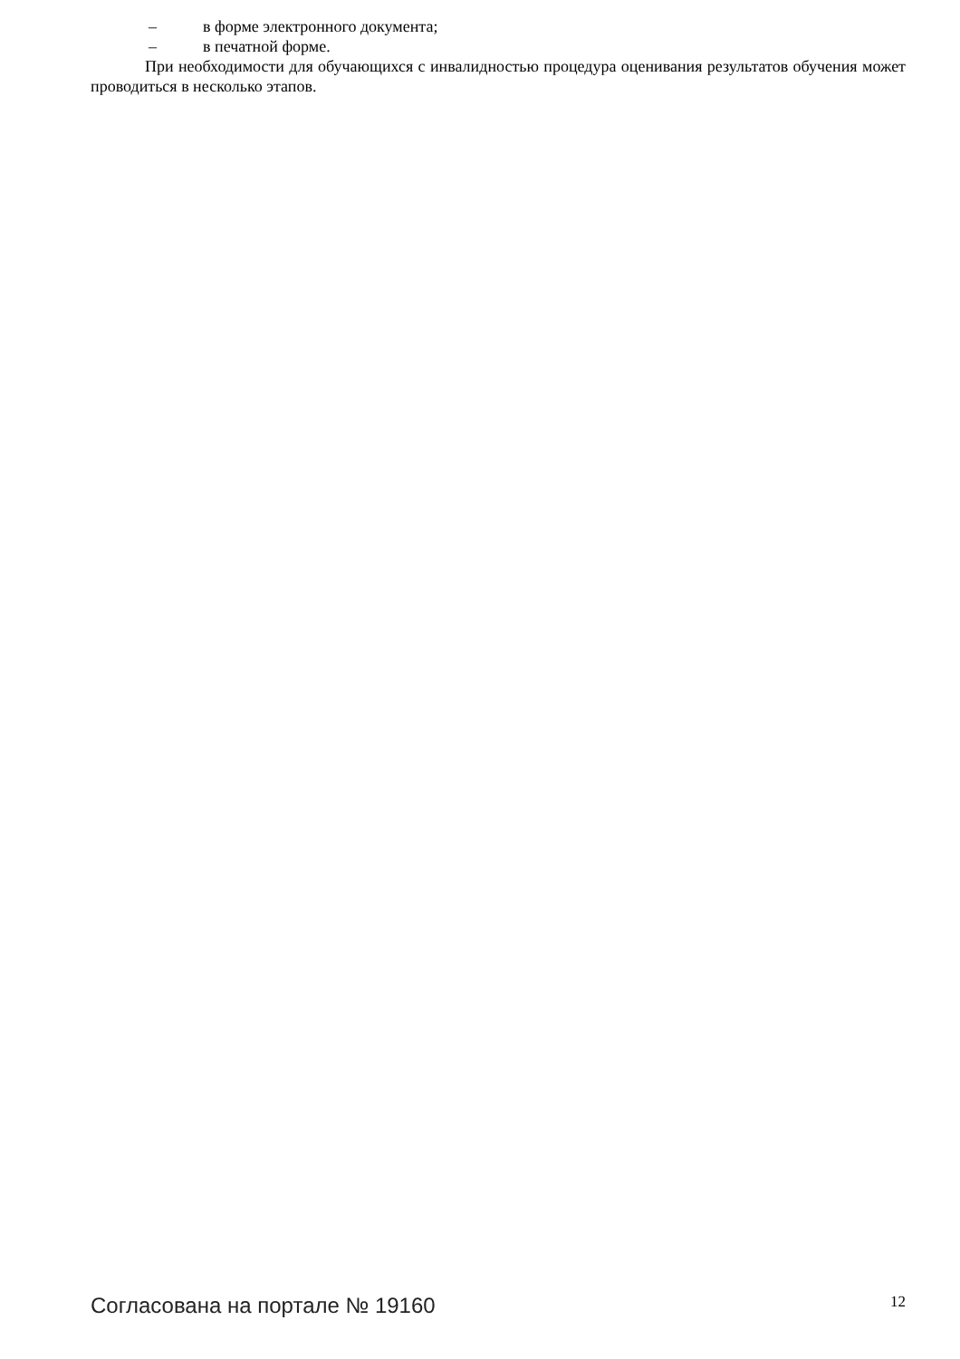– в форме электронного документа;
– в печатной форме.
При необходимости для обучающихся с инвалидностью процедура оценивания результатов обучения может проводиться в несколько этапов.
Согласована на портале № 19160 12